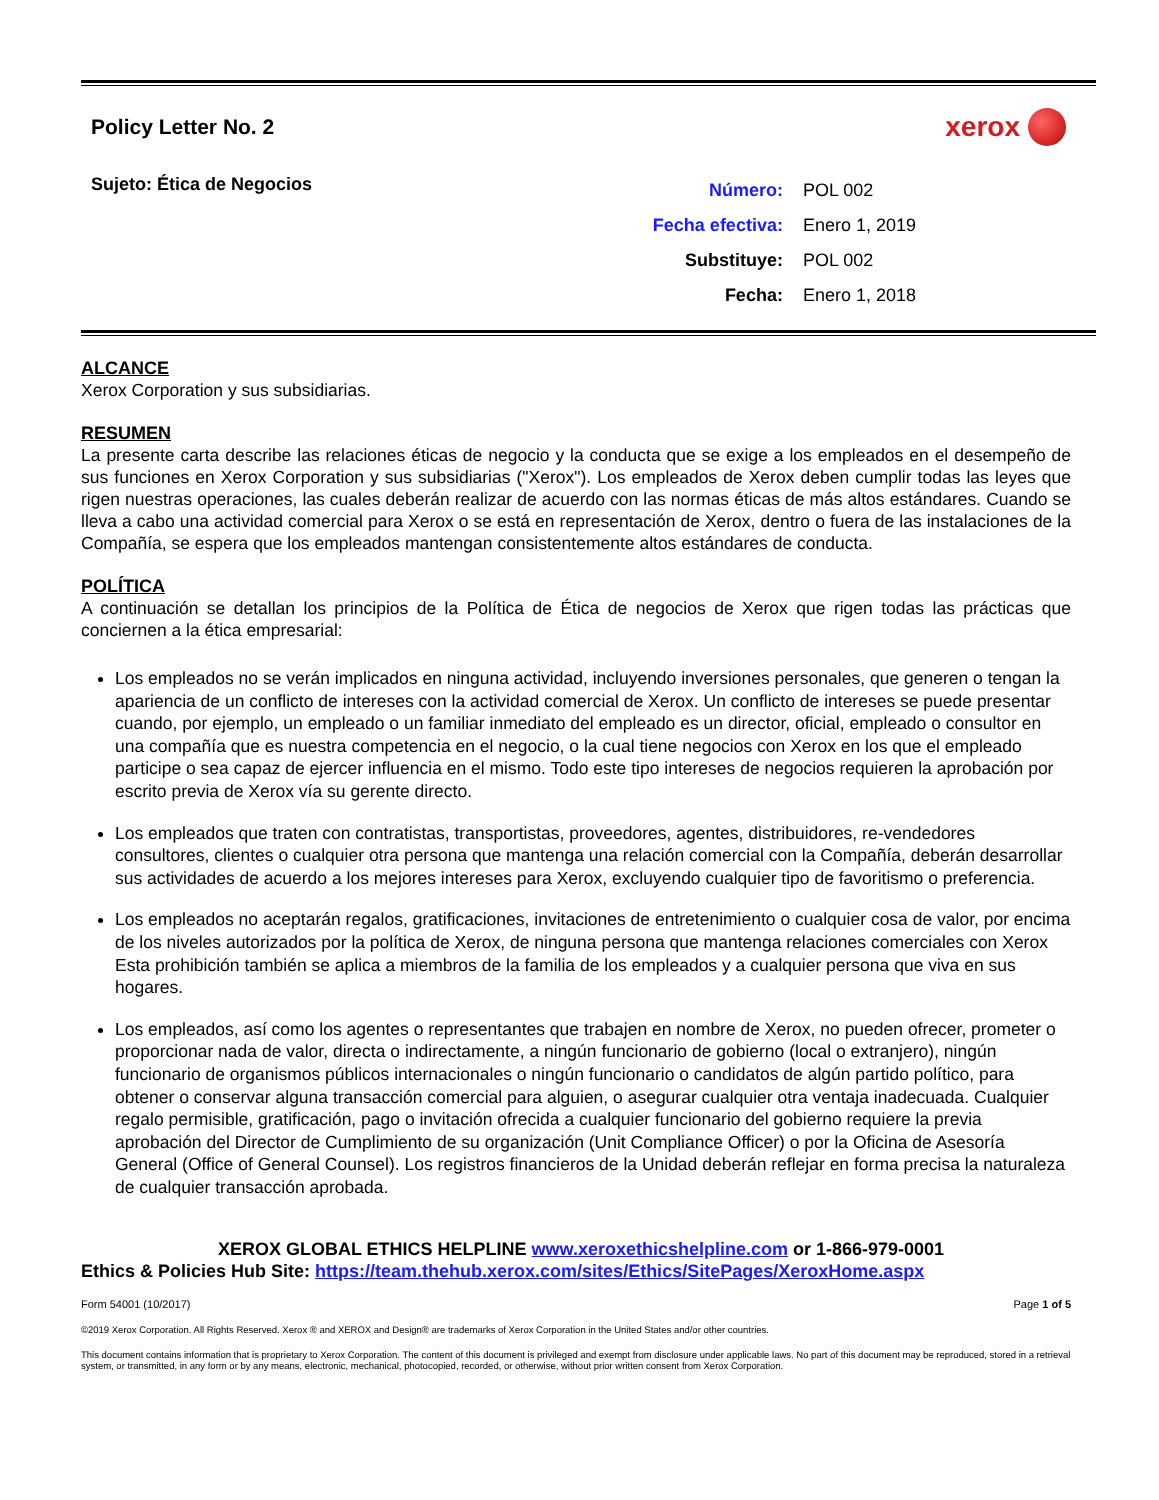Policy Letter No. 2
xerox
Sujeto: Ética de Negocios
| Número: | POL 002 |
| Fecha efectiva: | Enero 1, 2019 |
| Substituye: | POL 002 |
| Fecha: | Enero 1, 2018 |
ALCANCE
Xerox Corporation y sus subsidiarias.
RESUMEN
La presente carta describe las relaciones éticas de negocio y la conducta que se exige a los empleados en el desempeño de sus funciones en Xerox Corporation y sus subsidiarias ("Xerox"). Los empleados de Xerox deben cumplir todas las leyes que rigen nuestras operaciones, las cuales deberán realizar de acuerdo con las normas éticas de más altos estándares. Cuando se lleva a cabo una actividad comercial para Xerox o se está en representación de Xerox, dentro o fuera de las instalaciones de la Compañía, se espera que los empleados mantengan consistentemente altos estándares de conducta.
POLÍTICA
A continuación se detallan los principios de la Política de Ética de negocios de Xerox que rigen todas las prácticas que conciernen a la ética empresarial:
Los empleados no se verán implicados en ninguna actividad, incluyendo inversiones personales, que generen o tengan la apariencia de un conflicto de intereses con la actividad comercial de Xerox. Un conflicto de intereses se puede presentar cuando, por ejemplo, un empleado o un familiar inmediato del empleado es un director, oficial, empleado o consultor en una compañía que es nuestra competencia en el negocio, o la cual tiene negocios con Xerox en los que el empleado participe o sea capaz de ejercer influencia en el mismo. Todo este tipo intereses de negocios requieren la aprobación por escrito previa de Xerox vía su gerente directo.
Los empleados que traten con contratistas, transportistas, proveedores, agentes, distribuidores, re-vendedores consultores, clientes o cualquier otra persona que mantenga una relación comercial con la Compañía, deberán desarrollar sus actividades de acuerdo a los mejores intereses para Xerox, excluyendo cualquier tipo de favoritismo o preferencia.
Los empleados no aceptarán regalos, gratificaciones, invitaciones de entretenimiento o cualquier cosa de valor, por encima de los niveles autorizados por la política de Xerox, de ninguna persona que mantenga relaciones comerciales con Xerox Esta prohibición también se aplica a miembros de la familia de los empleados y a cualquier persona que viva en sus hogares.
Los empleados, así como los agentes o representantes que trabajen en nombre de Xerox, no pueden ofrecer, prometer o proporcionar nada de valor, directa o indirectamente, a ningún funcionario de gobierno (local o extranjero), ningún funcionario de organismos públicos internacionales o ningún funcionario o candidatos de algún partido político, para obtener o conservar alguna transacción comercial para alguien, o asegurar cualquier otra ventaja inadecuada. Cualquier regalo permisible, gratificación, pago o invitación ofrecida a cualquier funcionario del gobierno requiere la previa aprobación del Director de Cumplimiento de su organización (Unit Compliance Officer) o por la Oficina de Asesoría General (Office of General Counsel). Los registros financieros de la Unidad deberán reflejar en forma precisa la naturaleza de cualquier transacción aprobada.
XEROX GLOBAL ETHICS HELPLINE www.xeroxethicshelpline.com or 1-866-979-0001
Ethics & Policies Hub Site: https://team.thehub.xerox.com/sites/Ethics/SitePages/XeroxHome.aspx
Form 54001 (10/2017) Page 1 of 5
©2019 Xerox Corporation. All Rights Reserved. Xerox ® and XEROX and Design® are trademarks of Xerox Corporation in the United States and/or other countries.
This document contains information that is proprietary to Xerox Corporation. The content of this document is privileged and exempt from disclosure under applicable laws. No part of this document may be reproduced, stored in a retrieval system, or transmitted, in any form or by any means, electronic, mechanical, photocopied, recorded, or otherwise, without prior written consent from Xerox Corporation.